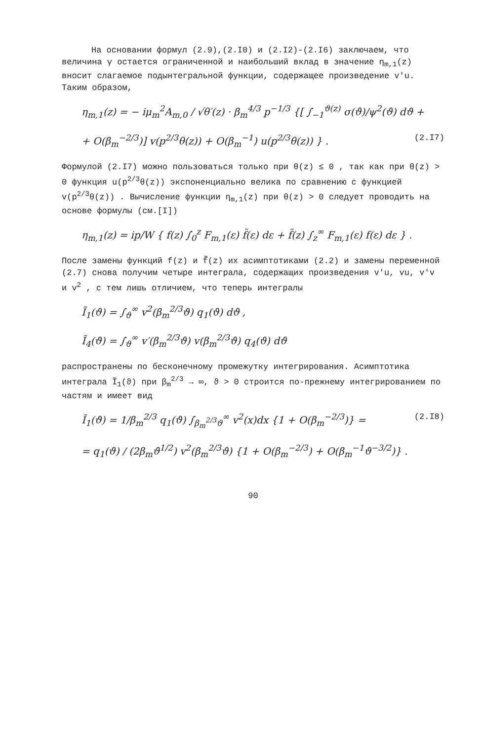На основании формул (2.9),(2.I0) и (2.I2)-(2.I6) заключаем, что величина γ остается ограниченной и наибольший вклад в значение η<sub>m,1</sub>(z) вносит слагаемое подынтегральной функции, содержащее произведение v′u. Таким образом,
η<sub>m,1</sub>(z) = − iμ<sub>m</sub><sup>2</sup>A<sub>m,0</sub> / √θ′(z) · β<sub>m</sub><sup>4/3</sup> p<sup>−1/3</sup> {[ ∫<sub>−1</sub><sup>ϑ(z)</sup> σ(ϑ)/ψ<sup>2</sup>(ϑ) dϑ +
+ O(β<sub>m</sub><sup>−2/3</sup>)] v(p<sup>2/3</sup>θ(z)) + O(β<sub>m</sub><sup>−1</sup>) u(p<sup>2/3</sup>θ(z)) } . (2.I7)
Формулой (2.I7) можно пользоваться только при θ(z) ≤ 0 , так как при θ(z) > 0 функция u(p<sup>2/3</sup>θ(z)) экспоненциально велика по сравнению с функцией v(p<sup>2/3</sup>θ(z)) . Вычисление функции η<sub>m,1</sub>(z) при θ(z) > 0 следует проводить на основе формулы (см.[I])
η<sub>m,1</sub>(z) = ip/W { f(z) ∫<sub>0</sub><sup>z</sup> F<sub>m,1</sub>(ε) f̃(ε) dε + f̃(z) ∫<sub>z</sub><sup>∞</sup> F<sub>m,1</sub>(ε) f(ε) dε } .
После замены функций f(z) и f̃(z) их асимптотиками (2.2) и замены переменной (2.7) снова получим четыре интеграла, содержащих произведения v′u, vu, v′v и v<sup>2</sup> , с тем лишь отличием, что теперь интегралы
Ĩ<sub>1</sub>(ϑ) = ∫<sub>ϑ</sub><sup>∞</sup> v<sup>2</sup>(β<sub>m</sub><sup>2/3</sup>ϑ) q<sub>1</sub>(ϑ) dϑ ,
Ĩ<sub>4</sub>(ϑ) = ∫<sub>ϑ</sub><sup>∞</sup> v′(β<sub>m</sub><sup>2/3</sup>ϑ) v(β<sub>m</sub><sup>2/3</sup>ϑ) q<sub>4</sub>(ϑ) dϑ
распространены по бесконечному промежутку интегрирования. Асимптотика интеграла Ĩ<sub>1</sub>(ϑ) при β<sub>m</sub><sup>2/3</sup> → ∞, ϑ > 0 строится по-прежнему интегрированием по частям и имеет вид
Ĩ<sub>1</sub>(ϑ) = 1/β<sub>m</sub><sup>2/3</sup> q<sub>1</sub>(ϑ) ∫<sub>β<sub>m</sub><sup>2/3</sup>ϑ</sub><sup>∞</sup> v<sup>2</sup>(x)dx {1 + O(β<sub>m</sub><sup>−2/3</sup>)} = (2.I8)
= q<sub>1</sub>(ϑ) / (2β<sub>m</sub>ϑ<sup>1/2</sup>) v<sup>2</sup>(β<sub>m</sub><sup>2/3</sup>ϑ) {1 + O(β<sub>m</sub><sup>−2/3</sup>) + O(β<sub>m</sub><sup>−1</sup>ϑ<sup>−3/2</sup>)} .
90